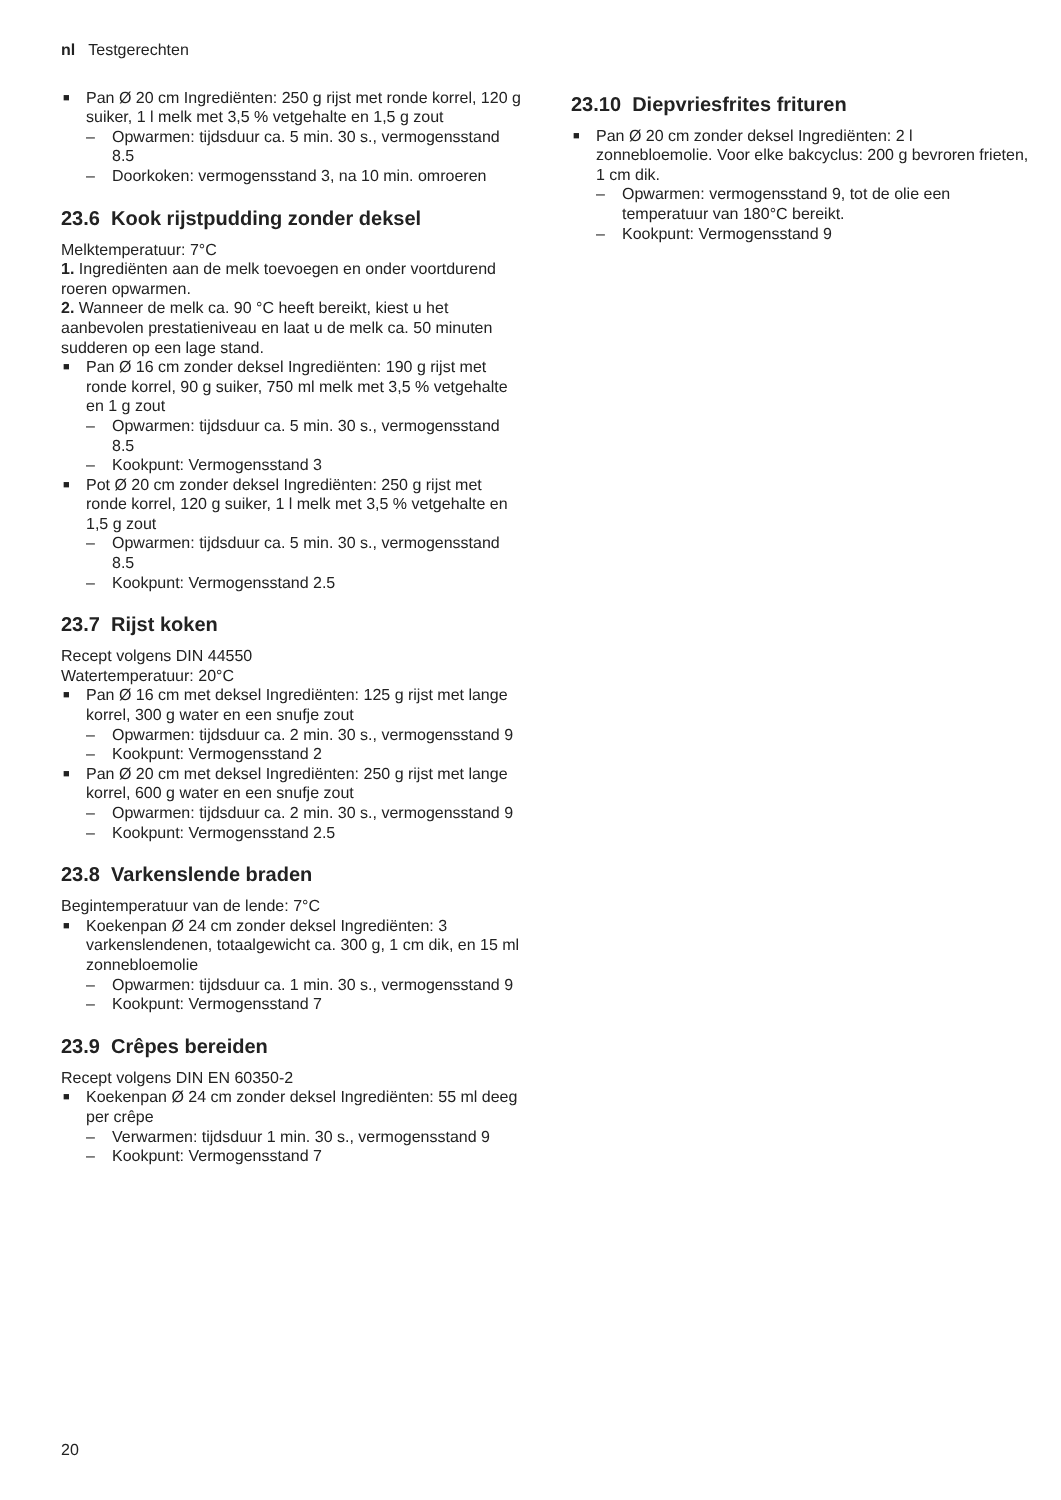nl Testgerechten
■ Pan Ø 20 cm Ingrediënten: 250 g rijst met ronde korrel, 120 g suiker, 1 l melk met 3,5 % vetgehalte en 1,5 g zout
– Opwarmen: tijdsduur ca. 5 min. 30 s., vermogensstand 8.5
– Doorkoken: vermogensstand 3, na 10 min. omroeren
23.6 Kook rijstpudding zonder deksel
Melktemperatuur: 7°C
1. Ingrediënten aan de melk toevoegen en onder voortdurend roeren opwarmen.
2. Wanneer de melk ca. 90 °C heeft bereikt, kiest u het aanbevolen prestatieniveau en laat u de melk ca. 50 minuten sudderen op een lage stand.
■ Pan Ø 16 cm zonder deksel Ingrediënten: 190 g rijst met ronde korrel, 90 g suiker, 750 ml melk met 3,5 % vetgehalte en 1 g zout
– Opwarmen: tijdsduur ca. 5 min. 30 s., vermogensstand 8.5
– Kookpunt: Vermogensstand 3
■ Pot Ø 20 cm zonder deksel Ingrediënten: 250 g rijst met ronde korrel, 120 g suiker, 1 l melk met 3,5 % vetgehalte en 1,5 g zout
– Opwarmen: tijdsduur ca. 5 min. 30 s., vermogensstand 8.5
– Kookpunt: Vermogensstand 2.5
23.7 Rijst koken
Recept volgens DIN 44550
Watertemperatuur: 20°C
■ Pan Ø 16 cm met deksel Ingrediënten: 125 g rijst met lange korrel, 300 g water en een snufje zout
– Opwarmen: tijdsduur ca. 2 min. 30 s., vermogensstand 9
– Kookpunt: Vermogensstand 2
■ Pan Ø 20 cm met deksel Ingrediënten: 250 g rijst met lange korrel, 600 g water en een snufje zout
– Opwarmen: tijdsduur ca. 2 min. 30 s., vermogensstand 9
– Kookpunt: Vermogensstand 2.5
23.8 Varkenslende braden
Begintemperatuur van de lende: 7°C
■ Koekenpan Ø 24 cm zonder deksel Ingrediënten: 3 varkenslendenen, totaalgewicht ca. 300 g, 1 cm dik, en 15 ml zonnebloemolie
– Opwarmen: tijdsduur ca. 1 min. 30 s., vermogensstand 9
– Kookpunt: Vermogensstand 7
23.9 Crêpes bereiden
Recept volgens DIN EN 60350-2
■ Koekenpan Ø 24 cm zonder deksel Ingrediënten: 55 ml deeg per crêpe
– Verwarmen: tijdsduur 1 min. 30 s., vermogensstand 9
– Kookpunt: Vermogensstand 7
23.10 Diepvriesfrites frituren
■ Pan Ø 20 cm zonder deksel Ingrediënten: 2 l zonnebloemolie. Voor elke bakcyclus: 200 g bevroren frieten, 1 cm dik.
– Opwarmen: vermogensstand 9, tot de olie een temperatuur van 180°C bereikt.
– Kookpunt: Vermogensstand 9
20